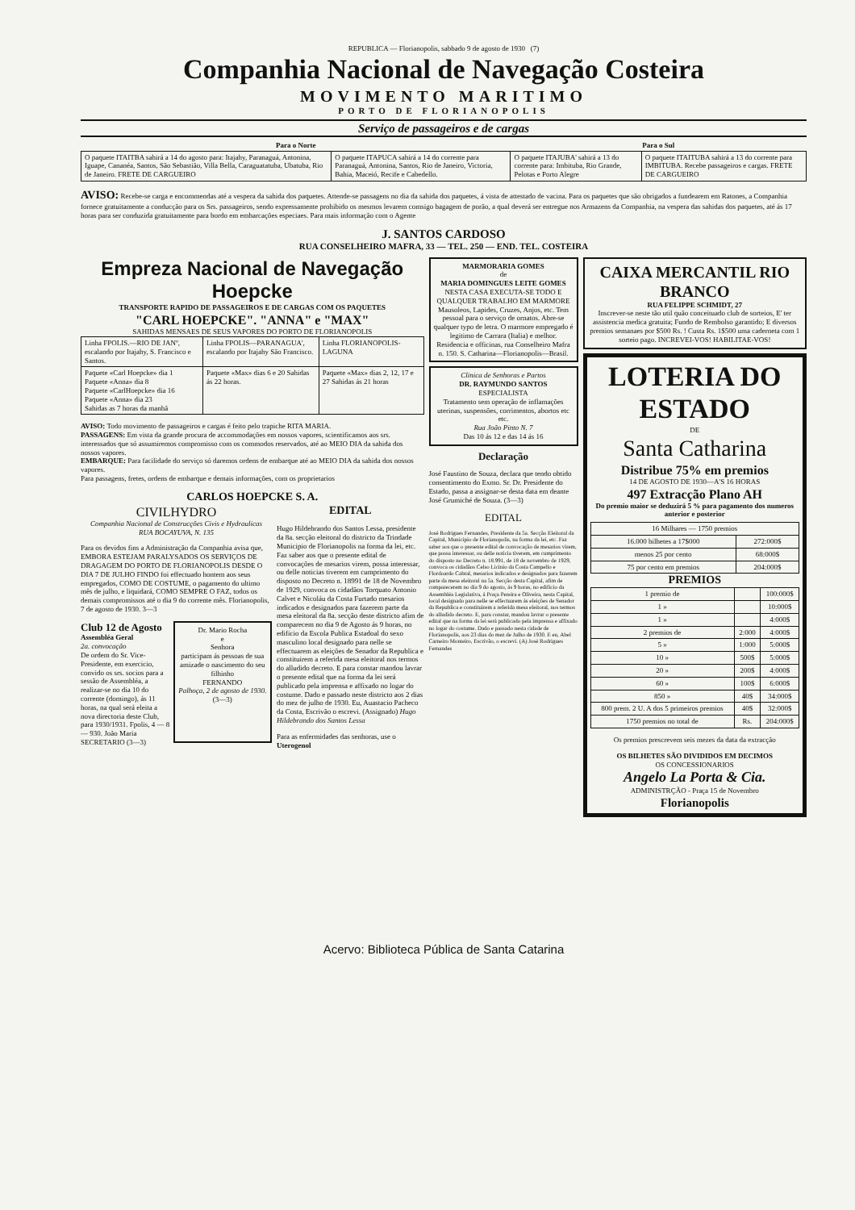REPUBLICA — Florianopolis, sabbado 9 de agosto de 1930 (7)
Companhia Nacional de Navegação Costeira
MOVIMENTO MARITIMO
PORTO DE FLORIANOPOLIS
Serviço de passageiros e de cargas
| Para o Norte | | Para o Sul | |
| --- | --- | --- | --- |
| O paquete ITAITBA sahirá a 14 do agosto para: Itajahy, Paranaguá, Antonina, Iguape, Cananéa, Santos, São Sebastião, Villa Bella, Caraguatatuba, Ubatuba, Rio de Janeiro. FRETE DE CARGUEIRO | O paquete ITAPUCA sahirá a 14 do corrente para Paranaguá, Antonina, Santos, Rio de Janeiro, Victoria, Bahia, Maceió, Recife e Cabedello. | O paquete ITAJUBA' sahirá a 13 do corrente para: Imbituba, Rio Grande, Pelotas e Porto Alegre | O paquete ITAITUBA sahirá a 13 do corrente para IMBITUBA. Recebe passageiros e cargas. FRETE DE CARGUEIRO |
AVISO: Recebe-se carga e encommendas até a vespera da sahida dos paquetes. Attende-se passagens no dia da sahida dos paquetes, á vista de attestado de vacina. Para os paquetes que são obrigados a fundearem em Ratones, a Companhia fornece gratuitamente a conducção para os Srs. passageiros, sendo expressamente prohibido os mesmos levarem comsigo bagagem de porão, a qual deverá ser entregue nos Armazens da Companhia, na vespera das sahidas dos paquetes, até ás 17 horas para ser conduzida gratuitamente para bordo em embarcações especiaes. Para mais informação com o Agente
J. SANTOS CARDOSO
RUA CONSELHEIRO MAFRA, 33 — TEL. 250 — END. TEL. COSTEIRA
Empreza Nacional de Navegação Hoepcke
TRANSPORTE RAPIDO DE PASSAGEIROS E DE CARGAS COM OS PAQUETES
"CARL HOEPCKE". "ANNA" e "MAX"
SAHIDAS MENSAES DE SEUS VAPORES DO PORTO DE FLORIANOPOLIS
| Linha FPOLIS.—RIO DE JANº, escalando por Itajahy, S. Francisco e Santos. | Linha FPOLIS—PARANAGUA', escalando por Itajahy São Francisco. | Linha FLORIANOPOLIS-LAGUNA |
| Paquete «Carl Hoepcke» dia 1 Paquete «Anna» dia 8 Paquete «CarlHoepcke» dia 16 Paquete «Anna» dia 23 Sahidas as 7 horas da manhã | Paquete «Max» dias 6 e 20 Sahidas ás 22 horas. | Paquete «Max» dias 2, 12, 17 e 27 Sahidas ás 21 horas |
AVISO: Todo movimento de passageiros e cargas é feito pelo trapiche RITA MARIA.
PASSAGENS: Em vista da grande procura de accommodações em nossos vapores, scientificamos aos srs. interessados que só assumiremos compromisso com os commodos reservados, até ao MEIO DIA da sahida dos nossos vapores.
EMBARQUE: Para facilidade do serviço só daremos ordens de embarque até ao MEIO DIA da sahida dos nossos vapores.
Para passagens, fretes, ordens de embarque e demais informações, com os proprietarios
CARLOS HOEPCKE S. A.
CIVILHYDRO
Companhia Nacional de Construcções Civis e Hydraulicas
RUA BOCAYUVA, N. 135
Para os devidos fins a Administração da Companhia avisa que, EMBORA ESTEJAM PARALYSADOS OS SERVIÇOS DE DRAGAGEM DO PORTO DE FLORIANOPOLIS DESDE O DIA 7 DE JULHO FINDO foi effectuado hontem aos seus empregados, COMO DE COSTUME, o pagamento do ultimo mês de julho, e liquidará, COMO SEMPRE O FAZ, todos os demais compromissos até o dia 9 do corrente mês. Florianopolis, 7 de agosto de 1930. 3—3
Club 12 de Agosto
Assembléa Geral
2a. convocação
De ordem do Sr. Vice-Presidente, em exercicio, convido os srs. socios para a sessão de Assembléa, a realizar-se no dia 10 do corrente (domingo), ás 11 horas, na qual será eleita a nova directoria deste Club, para 1930/1931. Fpolis, 4 — 8 — 930. João Maria SECRETARIO (3—3)
Dr. Mario Rocha
e
Senhora
participam ás pessoas de sua amizade o nascimento do seu filhinho
FERNANDO
Palhoça, 2 de agosto de 1930.
(3—3)
EDITAL
Hugo Hildebrando dos Santos Lessa, presidente da 8a. secção eleitoral do districto da Trindade Municipio de Florianopolis na forma da lei, etc. Faz saber aos que o presente edital de convocações de mesarios virem, possa interessar, ou delle noticias tiverem em cumprimento do disposto no Decreto n. 18991 de 18 de Novembro de 1929, convoca os cidadãos Torquato Antonio Calvet e Nicoláu da Costa Furtado mesarios indicados e designados para fazerem parte da mesa eleitoral da 8a. secção deste districto afim de comparecem no dia 9 de Agosto ás 9 horas, no edificio da Escola Publica Estadoal do sexo masculino local designado para nelle se effectuarem as eleições de Senador da Republica e constituirem a referida mesa eleitoral nos termos do alludido decreto. E para constar mandou lavrar o presente edital que na forma da lei será publicado pela imprensa e affixado no logar do costume. Dado e passado neste districto aos 2 dias do mez de julho de 1930. Eu, Auastacio Pacheco da Costa, Escrivão o escrevi. (Assignado) Hugo Hildebrando dos Santos Lessa
Para as enfermidades das senhoras, use o Uterogenol
MARMORARIA GOMES
de
MARIA DOMINGUES LEITE GOMES
NESTA CASA EXECUTA-SE TODO E QUALQUER TRABALHO EM MARMORE Mausoleos, Lapides, Cruzes, Anjos, etc. Tem pessoal para o serviço de ornatos. Abre-se qualquer typo de letra. O marmore empregado é legitimo de Carrara (Italia) e melhor. Residencia e officinas, rua Conselheiro Mafra n. 150. S. Catharina—Florianopolis—Brasil.
Clinica de Senhoras e Partos
DR. RAYMUNDO SANTOS
ESPECIALISTA
Tratamento sem operação de inflamações uterinas, suspensões, corrimentos, abortos etc etc.
Rua João Pinto N. 7
Das 10 ás 12 e das 14 ás 16
Declaração
José Faustino de Souza, declara que tendo obtido consentimento do Exmo. Sr. Dr. Presidente do Estado, passa a assignar-se desta data em deante José Grumiché de Souza. (3—3)
EDITAL
José Rodrigues Fernandes, Presidente da 5a. Secção Eleitoral da Capital, Municipio de Florianopolis, na forma da lei, etc. Faz saber aos que o presente edital de convocação de mesarios virem, que possa interessar, ou delle noticia tiverem, em cumprimento do disposto no Decreto n. 18.991, de 18 de novembro de 1929, convoca os cidadãos Celso Licinio da Costa Campello e Flordoardo Cabral, mesarios indicados e designados para fazerem parte da mesa eleitoral na 5a. Secção desta Capital, afim de comparecerem no dia 9 do agosto, ás 9 horas, no edificio da Assembléa Legislativa, á Praça Pereira e Oliveira, nesta Capital, local designado para nelle se effectuarem ás eleições de Senador da Republica e constituirem a referida mesa eleitoral, nos termos do alludido decreto. E, para constar, mandou lavrar o presente edital que na forma da lei será publicado pela imprensa e affixado no logar do costume. Dado e passado nesta cidade de Florianopolis, aos 23 dias do mez de Julho de 1930. E eu, Abel Carneiro Monteiro, Escrivão, o escrevi. (A) José Rodrigues Fernandes
CAIXA MERCANTIL RIO BRANCO
RUA FELIPPE SCHMIDT, 27
Inscrever-se neste tão util quão conceituado club de sorteios, E' ter assistencia medica gratuita; Fundo de Rembolso garantido; E diversos premios semanaes por $500 Rs. ! Custa Rs. 1$500 uma caderneta com 1 sorteio pago. INCREVEI-VOS! HABILITAE-VOS!
LOTERIA DO ESTADO
DE
Santa Catharina
Distribue 75% em premios
14 DE AGOSTO DE 1930—A'S 16 HORAS
497 Extracção Plano AH
Do premio maior se deduzirá 5 % para pagamento dos numeros anterior e posterior
| 16 Milhares — 1750 premios | |
| 16.000 bilhetes a 17$000 | 272:000$ |
| menos 25 por cento | 68:000$ |
| 75 por cento em premios | 204:000$ |
PREMIOS
| 1 premio de | | 100:000$ |
| 1 » | | 10:000$ |
| 1 » | | 4:000$ |
| 2 premios de | 2:000 | 4:000$ |
| 5 » | 1:000 | 5:000$ |
| 10 » | 500$ | 5:000$ |
| 20 » | 200$ | 4:000$ |
| 60 » | 100$ | 6:000$ |
| 850 » | 40$ | 34:000$ |
| 800 prem. 2 U. A dos 5 primeiros premios | 40$ | 32:000$ |
| 1750 premios no total de | Rs. | 204:000$ |
Os premios prescrevem seis mezes da data da extracção
OS BILHETES SÃO DIVIDIDOS EM DECIMOS
OS CONCESSIONARIOS
Angelo La Porta & Cia.
ADMINISTRÇÃO - Praça 15 de Novembro
Florianopolis
Acervo: Biblioteca Pública de Santa Catarina